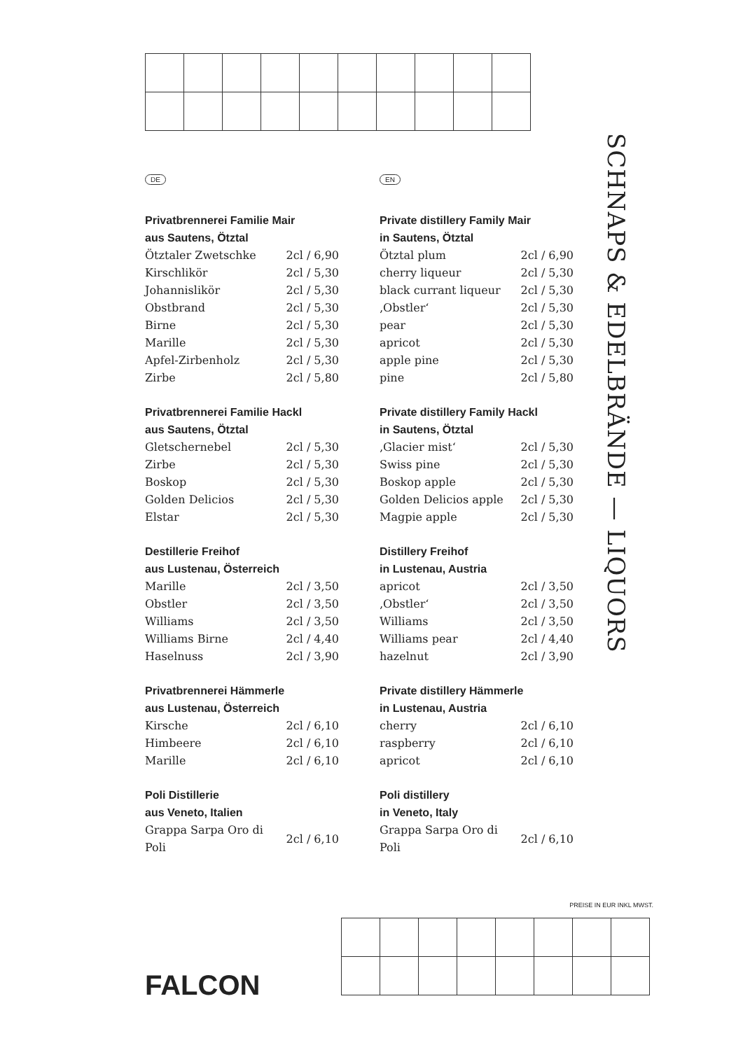SCHNAPS & EDELBRÄNDE — LIQUORS
DE
Privatbrennerei Familie Mair
aus Sautens, Ötztal
| Ötztaler Zwetschke | 2cl / 6,90 |
| Kirschlikör | 2cl / 5,30 |
| Johannislikör | 2cl / 5,30 |
| Obstbrand | 2cl / 5,30 |
| Birne | 2cl / 5,30 |
| Marille | 2cl / 5,30 |
| Apfel-Zirbenholz | 2cl / 5,30 |
| Zirbe | 2cl / 5,80 |
Privatbrennerei Familie Hackl
aus Sautens, Ötztal
| Gletschernebel | 2cl / 5,30 |
| Zirbe | 2cl / 5,30 |
| Boskop | 2cl / 5,30 |
| Golden Delicios | 2cl / 5,30 |
| Elstar | 2cl / 5,30 |
Destillerie Freihof
aus Lustenau, Österreich
| Marille | 2cl / 3,50 |
| Obstler | 2cl / 3,50 |
| Williams | 2cl / 3,50 |
| Williams Birne | 2cl / 4,40 |
| Haselnuss | 2cl / 3,90 |
Privatbrennerei Hämmerle
aus Lustenau, Österreich
| Kirsche | 2cl / 6,10 |
| Himbeere | 2cl / 6,10 |
| Marille | 2cl / 6,10 |
Poli Distillerie
aus Veneto, Italien
| Grappa Sarpa Oro di Poli | 2cl / 6,10 |
EN
Private distillery Family Mair
in Sautens, Ötztal
| Ötztal plum | 2cl / 6,90 |
| cherry liqueur | 2cl / 5,30 |
| black currant liqueur | 2cl / 5,30 |
| ‚Obstler‘ | 2cl / 5,30 |
| pear | 2cl / 5,30 |
| apricot | 2cl / 5,30 |
| apple pine | 2cl / 5,30 |
| pine | 2cl / 5,80 |
Private distillery Family Hackl
in Sautens, Ötztal
| ‚Glacier mist‘ | 2cl / 5,30 |
| Swiss pine | 2cl / 5,30 |
| Boskop apple | 2cl / 5,30 |
| Golden Delicios apple | 2cl / 5,30 |
| Magpie apple | 2cl / 5,30 |
Distillery Freihof
in Lustenau, Austria
| apricot | 2cl / 3,50 |
| ‚Obstler‘ | 2cl / 3,50 |
| Williams | 2cl / 3,50 |
| Williams pear | 2cl / 4,40 |
| hazelnut | 2cl / 3,90 |
Private distillery Hämmerle
in Lustenau, Austria
| cherry | 2cl / 6,10 |
| raspberry | 2cl / 6,10 |
| apricot | 2cl / 6,10 |
Poli distillery
in Veneto, Italy
| Grappa Sarpa Oro di Poli | 2cl / 6,10 |
PREISE IN EUR INKL MWST.
FALCON